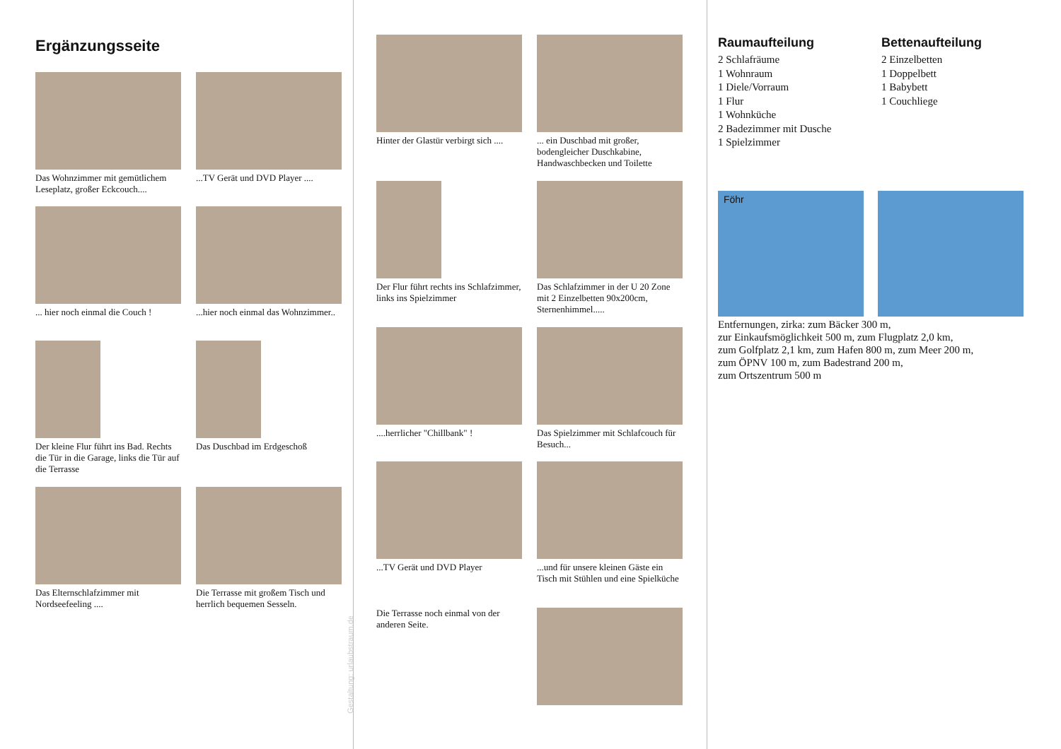Ergänzungsseite
Das Wohnzimmer mit gemütlichem Leseplatz, großer Eckcouch....
...TV Gerät und DVD Player ....
... hier noch einmal die Couch !
...hier noch einmal das Wohnzimmer..
Der kleine Flur führt ins Bad. Rechts die Tür in die Garage, links die Tür auf die Terrasse
Das Duschbad im Erdgeschoß
Das Elternschlafzimmer mit Nordseefeeling ....
Die Terrasse mit großem Tisch und herrlich bequemen Sesseln.
Gestaltung: urlaubstraum.de
Hinter der Glastür verbirgt sich ....
... ein Duschbad mit großer, bodengleicher Duschkabine, Handwaschbecken und Toilette
Der Flur führt rechts ins Schlafzimmer, links ins Spielzimmer
Das Schlafzimmer in der U 20 Zone mit 2 Einzelbetten 90x200cm, Sternenhimmel.....
....herrlicher "Chillbank" !
Das Spielzimmer mit Schlafcouch für Besuch...
...TV Gerät und DVD Player
...und für unsere kleinen Gäste ein Tisch mit Stühlen und eine Spielküche
Die Terrasse noch einmal von der anderen Seite.
Raumaufteilung
2 Schlafräume
1 Wohnraum
1 Diele/Vorraum
1 Flur
1 Wohnküche
2 Badezimmer mit Dusche
1 Spielzimmer
Bettenaufteilung
2 Einzelbetten
1 Doppelbett
1 Babybett
1 Couchliege
Föhr
Entfernungen, zirka: zum Bäcker 300 m,
zur Einkaufsmöglichkeit 500 m, zum Flugplatz 2,0 km,
zum Golfplatz 2,1 km, zum Hafen 800 m, zum Meer 200 m,
zum ÖPNV 100 m, zum Badestrand 200 m,
zum Ortszentrum 500 m